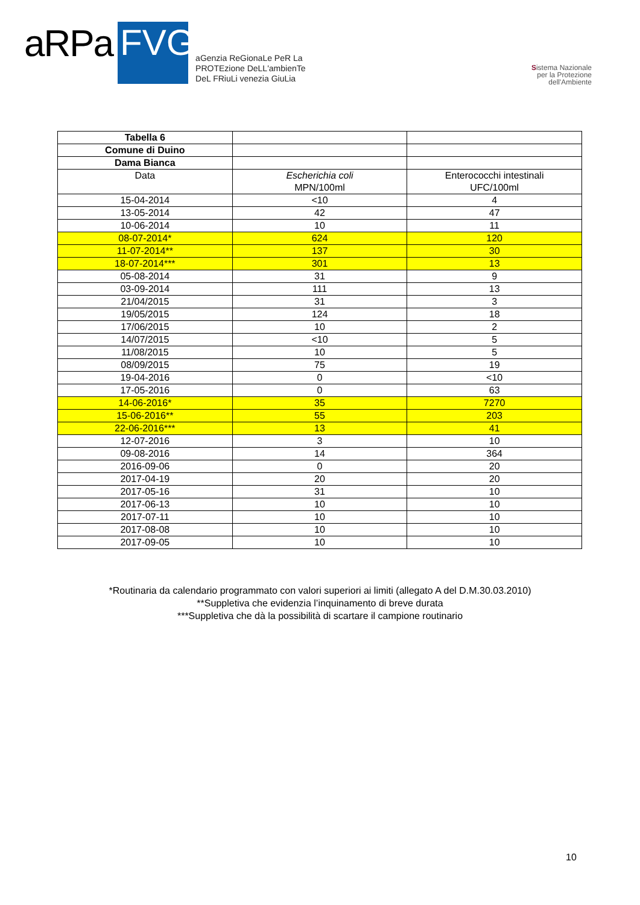aRPa
FVG
aGenzia ReGionaLe PeR La
PROTEzione DeLL'ambienTe
DeL FRiuLi venezia GiuLia
Sistema Nazionale
per la Protezione
dell'Ambiente
| Tabella 6 | | |
| Comune di Duino | | |
| Dama Bianca | | |
| Data | Escherichia coli MPN/100ml | Enterococchi intestinali UFC/100ml |
| 15-04-2014 | <10 | 4 |
| 13-05-2014 | 42 | 47 |
| 10-06-2014 | 10 | 11 |
| 08-07-2014* | 624 | 120 |
| 11-07-2014** | 137 | 30 |
| 18-07-2014*** | 301 | 13 |
| 05-08-2014 | 31 | 9 |
| 03-09-2014 | 111 | 13 |
| 21/04/2015 | 31 | 3 |
| 19/05/2015 | 124 | 18 |
| 17/06/2015 | 10 | 2 |
| 14/07/2015 | <10 | 5 |
| 11/08/2015 | 10 | 5 |
| 08/09/2015 | 75 | 19 |
| 19-04-2016 | 0 | <10 |
| 17-05-2016 | 0 | 63 |
| 14-06-2016* | 35 | 7270 |
| 15-06-2016** | 55 | 203 |
| 22-06-2016*** | 13 | 41 |
| 12-07-2016 | 3 | 10 |
| 09-08-2016 | 14 | 364 |
| 2016-09-06 | 0 | 20 |
| 2017-04-19 | 20 | 20 |
| 2017-05-16 | 31 | 10 |
| 2017-06-13 | 10 | 10 |
| 2017-07-11 | 10 | 10 |
| 2017-08-08 | 10 | 10 |
| 2017-09-05 | 10 | 10 |
*Routinaria da calendario programmato con valori superiori ai limiti (allegato A del D.M.30.03.2010)
**Suppletiva che evidenzia l’inquinamento di breve durata
***Suppletiva che dà la possibilità di scartare il campione routinario
10